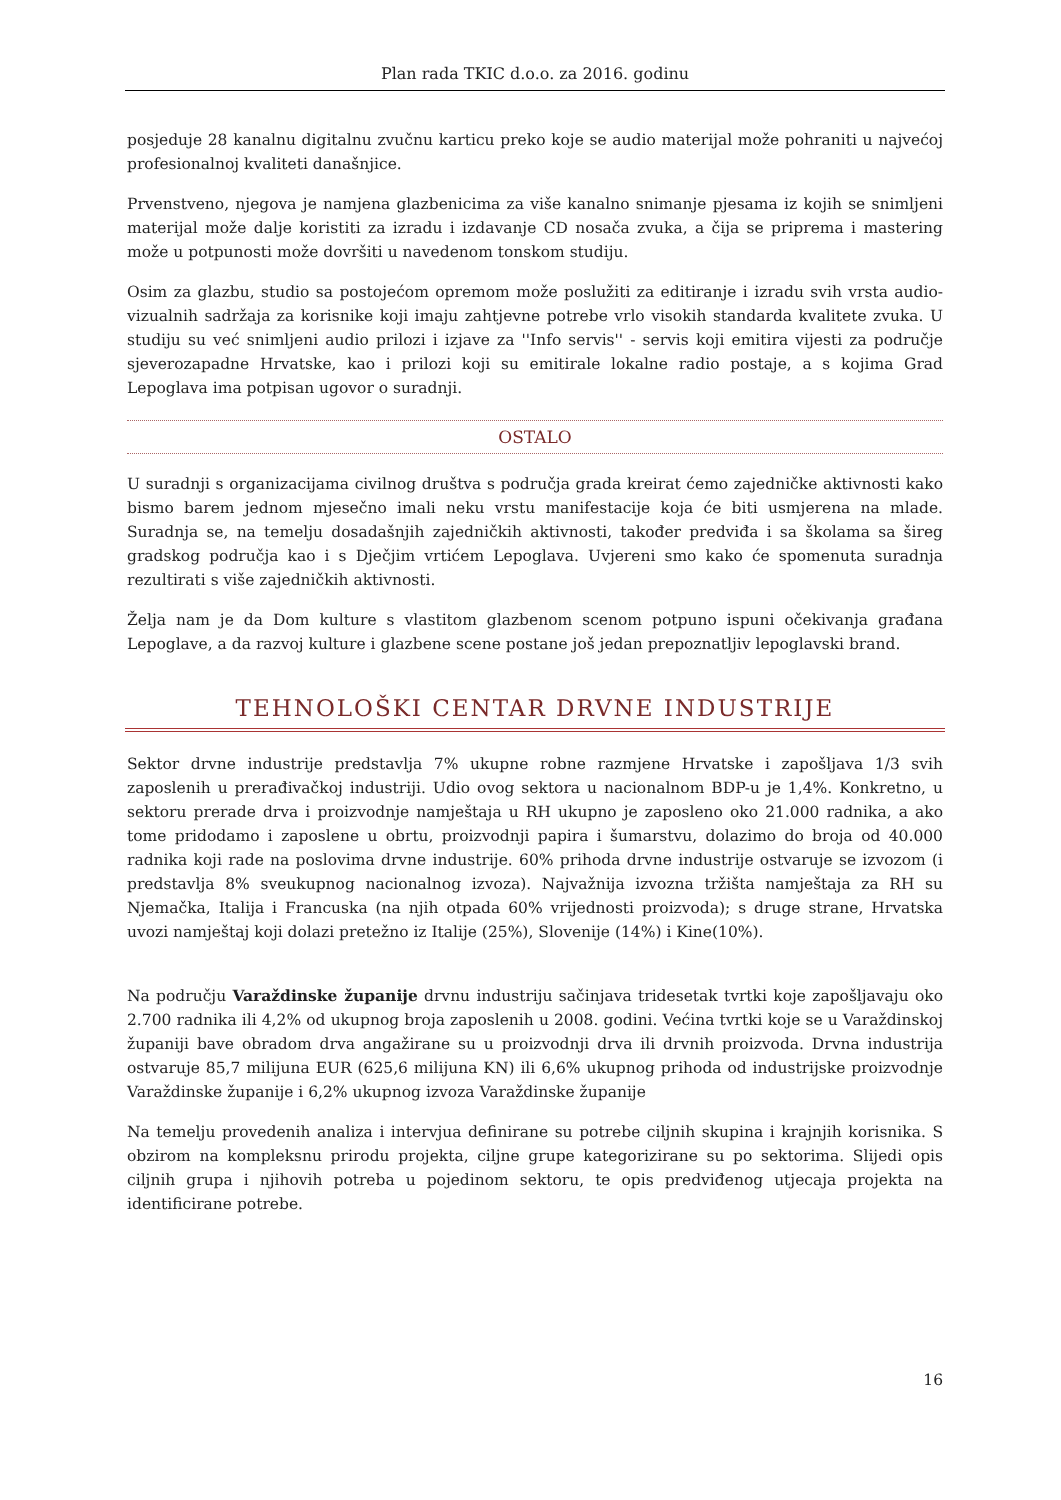Plan rada TKIC d.o.o. za 2016. godinu
posjeduje 28 kanalnu digitalnu zvučnu karticu preko koje se audio materijal može pohraniti u najvećoj profesionalnoj kvaliteti današnjice.
Prvenstveno, njegova je namjena glazbenicima za više kanalno snimanje pjesama iz kojih se snimljeni materijal može dalje koristiti za izradu i izdavanje CD nosača zvuka, a čija se priprema i mastering može u potpunosti može dovršiti u navedenom tonskom studiju.
Osim za glazbu, studio sa postojećom opremom može poslužiti za editiranje i izradu svih vrsta audio-vizualnih sadržaja za korisnike koji imaju zahtjevne potrebe vrlo visokih standarda kvalitete zvuka. U studiju su već snimljeni audio prilozi i izjave za ''Info servis'' - servis koji emitira vijesti za područje sjeverozapadne Hrvatske, kao i prilozi koji su emitirale lokalne radio postaje, a s kojima Grad Lepoglava ima potpisan ugovor o suradnji.
OSTALO
U suradnji s organizacijama civilnog društva s područja grada kreirat ćemo zajedničke aktivnosti kako bismo barem jednom mjesečno imali neku vrstu manifestacije koja će biti usmjerena na mlade. Suradnja se, na temelju dosadašnjih zajedničkih aktivnosti, također predviđa i sa školama sa šireg gradskog područja kao i s Dječjim vrtićem Lepoglava. Uvjereni smo kako će spomenuta suradnja rezultirati s više zajedničkih aktivnosti.
Želja nam je da Dom kulture s vlastitom glazbenom scenom potpuno ispuni očekivanja građana Lepoglave, a da razvoj kulture i glazbene scene postane još jedan prepoznatljiv lepoglavski brand.
TEHNOLOŠKI CENTAR DRVNE INDUSTRIJE
Sektor drvne industrije predstavlja 7% ukupne robne razmjene Hrvatske i zapošljava 1/3 svih zaposlenih u prerađivačkoj industriji. Udio ovog sektora u nacionalnom BDP-u je 1,4%. Konkretno, u sektoru prerade drva i proizvodnje namještaja u RH ukupno je zaposleno oko 21.000 radnika, a ako tome pridodamo i zaposlene u obrtu, proizvodnji papira i šumarstvu, dolazimo do broja od 40.000 radnika koji rade na poslovima drvne industrije. 60% prihoda drvne industrije ostvaruje se izvozom (i predstavlja 8% sveukupnog nacionalnog izvoza). Najvažnija izvozna tržišta namještaja za RH su Njemačka, Italija i Francuska (na njih otpada 60% vrijednosti proizvoda); s druge strane, Hrvatska uvozi namještaj koji dolazi pretežno iz Italije (25%), Slovenije (14%) i Kine(10%).
Na području Varaždinske županije drvnu industriju sačinjava tridesetak tvrtki koje zapošljavaju oko 2.700 radnika ili 4,2% od ukupnog broja zaposlenih u 2008. godini. Većina tvrtki koje se u Varaždinskoj županiji bave obradom drva angažirane su u proizvodnji drva ili drvnih proizvoda. Drvna industrija ostvaruje 85,7 milijuna EUR (625,6 milijuna KN) ili 6,6% ukupnog prihoda od industrijske proizvodnje Varaždinske županije i 6,2% ukupnog izvoza Varaždinske županije
Na temelju provedenih analiza i intervjua definirane su potrebe ciljnih skupina i krajnjih korisnika. S obzirom na kompleksnu prirodu projekta, ciljne grupe kategorizirane su po sektorima. Slijedi opis ciljnih grupa i njihovih potreba u pojedinom sektoru, te opis predviđenog utjecaja projekta na identificirane potrebe.
16